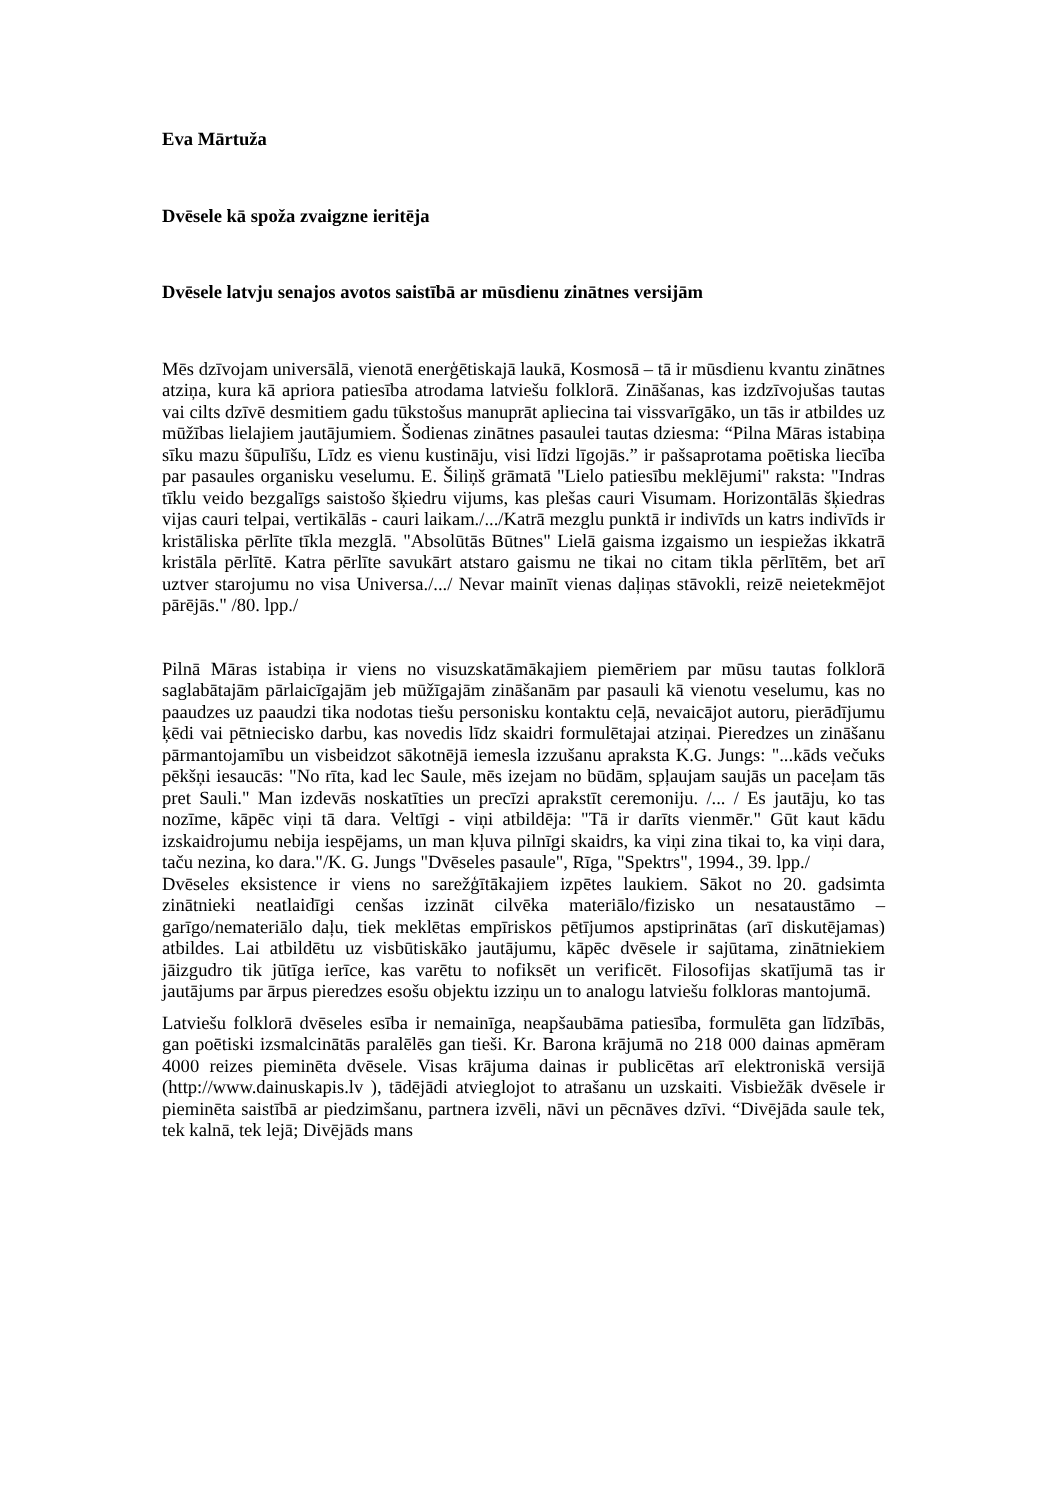Eva Mārtuža
Dvēsele kā spoža zvaigzne ieritēja
Dvēsele latvju senajos avotos saistībā ar mūsdienu zinātnes versijām
Mēs dzīvojam universālā, vienotā enerģētiskajā laukā, Kosmosā – tā ir mūsdienu kvantu zinātnes atziņa, kura kā apriora patiesība atrodama latviešu folklorā. Zināšanas, kas izdzīvojušas tautas vai cilts dzīvē desmitiem gadu tūkstošus manuprāt apliecina tai vissvarīgāko, un tās ir atbildes uz mūžības lielajiem jautājumiem. Šodienas zinātnes pasaulei tautas dziesma: “Pilna Māras istabiņa sīku mazu šūpulīšu, Līdz es vienu kustināju, visi līdzi līgojās.” ir pašsaprotama poētiska liecība par pasaules organisku veselumu. E. Šiliņš grāmatā "Lielo patiesību meklējumi" raksta: "Indras tīklu veido bezgalīgs saistošo šķiedru vijums, kas plešas cauri Visumam. Horizontālās šķiedras vijas cauri telpai, vertikālās - cauri laikam./.../Katrā mezglu punktā ir indivīds un katrs indivīds ir kristāliska pērlīte tīkla mezglā. "Absolūtās Būtnes" Lielā gaisma izgaismo un iespiežas ikkatrā kristāla pērlītē. Katra pērlīte savukārt atstaro gaismu ne tikai no citam tikla pērlītēm, bet arī uztver starojumu no visa Universa./.../ Nevar mainīt vienas daļiņas stāvokli, reizē neietekmējot pārējās." /80. lpp./
Pilnā Māras istabiņa ir viens no visuzskatāmākajiem piemēriem par mūsu tautas folklorā saglabātajām pārlaicīgajām jeb mūžīgajām zināšanām par pasauli kā vienotu veselumu, kas no paaudzes uz paaudzi tika nodotas tiešu personisku kontaktu ceļā, nevaicājot autoru, pierādījumu ķēdi vai pētniecisko darbu, kas novedis līdz skaidri formulētajai atziņai. Pieredzes un zināšanu pārmantojamību un visbeidzot sākotnējā iemesla izzušanu apraksta K.G. Jungs: "...kāds večuks pēkšņi iesaucās: "No rīta, kad lec Saule, mēs izejam no būdām, spļaujam saujās un paceļam tās pret Sauli." Man izdevās noskatīties un precīzi aprakstīt ceremoniju. /... / Es jautāju, ko tas nozīme, kāpēc viņi tā dara. Veltīgi - viņi atbildēja: "Tā ir darīts vienmēr." Gūt kaut kādu izskaidrojumu nebija iespējams, un man kļuva pilnīgi skaidrs, ka viņi zina tikai to, ka viņi dara, taču nezina, ko dara."/K. G. Jungs "Dvēseles pasaule", Rīga, "Spektrs", 1994., 39. lpp./
Dvēseles eksistence ir viens no sarežģītākajiem izpētes laukiem. Sākot no 20. gadsimta zinātnieki neatlaidīgi cenšas izzināt cilvēka materiālo/fizisko un nesataustāmo – garīgo/nemateriālo daļu, tiek meklētas empīriskos pētījumos apstiprinātas (arī diskutējamas) atbildes. Lai atbildētu uz visbūtiskāko jautājumu, kāpēc dvēsele ir sajūtama, zinātniekiem jāizgudro tik jūtīga ierīce, kas varētu to nofiksēt un verificēt. Filosofijas skatījumā tas ir jautājums par ārpus pieredzes esošu objektu izziņu un to analogu latviešu folkloras mantojumā.
Latviešu folklorā dvēseles esība ir nemainīga, neapšaubāma patiesība, formulēta gan līdzībās, gan poētiski izsmalcinātās paralēlēs gan tieši. Kr. Barona krājumā no 218 000 dainas apmēram 4000 reizes pieminēta dvēsele. Visas krājuma dainas ir publicētas arī elektroniskā versijā (http://www.dainuskapis.lv ), tādējādi atvieglojot to atrašanu un uzskaiti. Visbiežāk dvēsele ir pieminēta saistībā ar piedzimšanu, partnera izvēli, nāvi un pēcnāves dzīvi. “Divējāda saule tek, tek kalnā, tek lejā; Divējāds mans